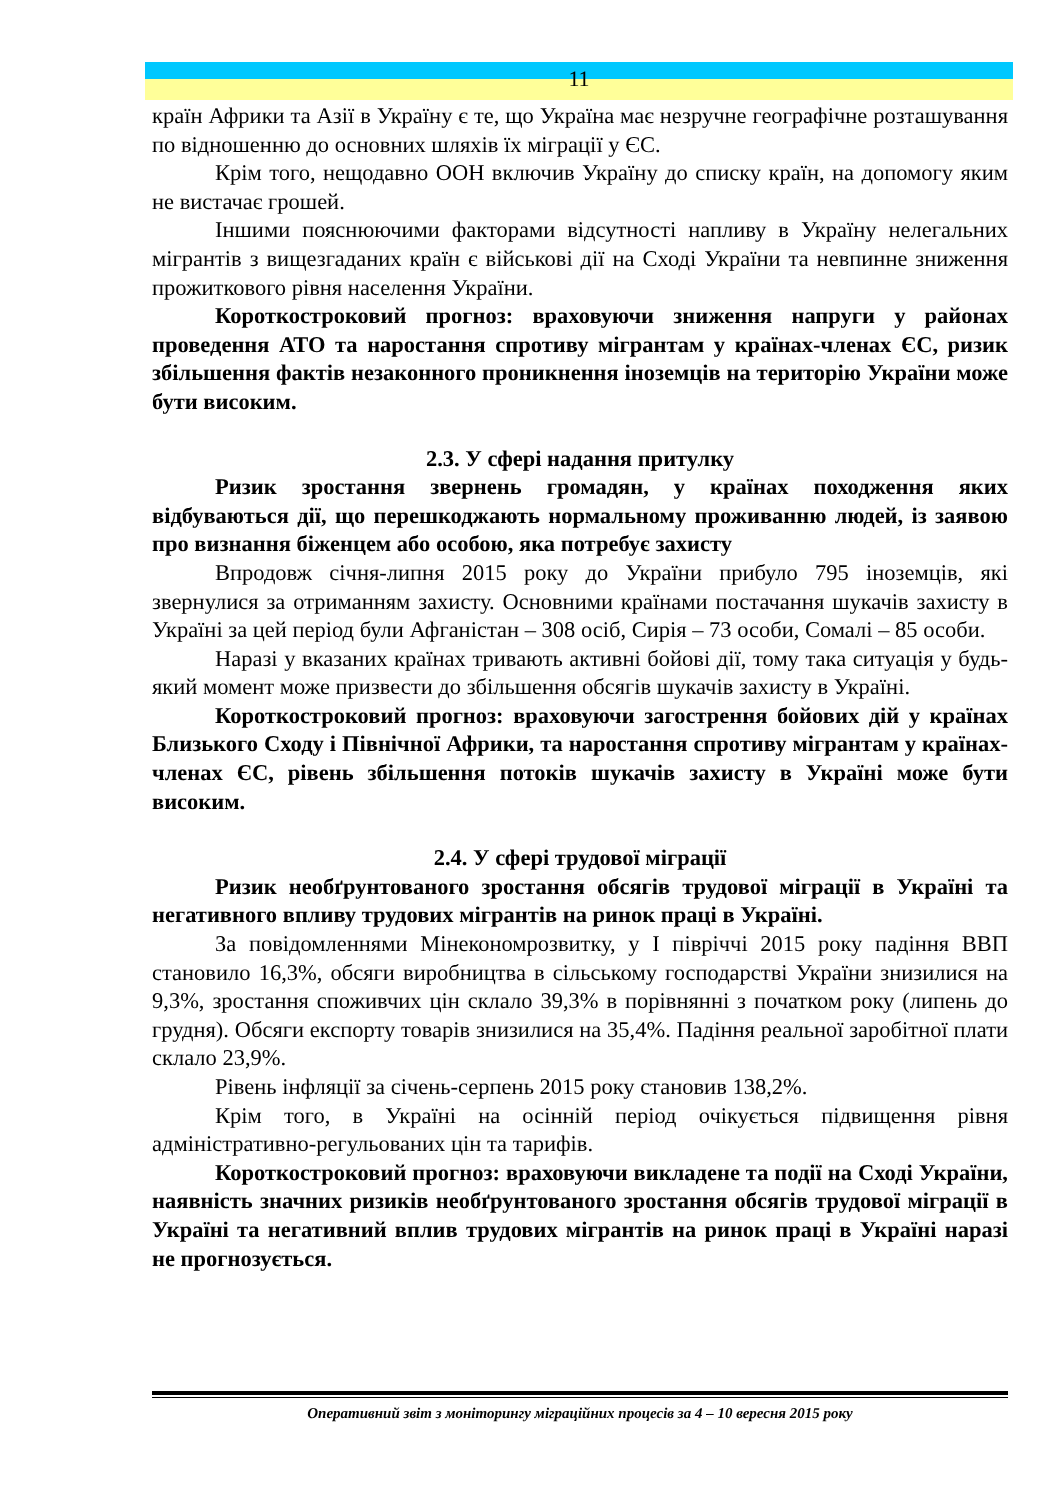11
країн Африки та Азії в Україну є те, що Україна має незручне географічне розташування по відношенню до основних шляхів їх міграції у ЄС.
Крім того, нещодавно ООН включив Україну до списку країн, на допомогу яким не вистачає грошей.
Іншими пояснюючими факторами відсутності напливу в Україну нелегальних мігрантів з вищезгаданих країн є військові дії на Сході України та невпинне зниження прожиткового рівня населення України.
Короткостроковий прогноз: враховуючи зниження напруги у районах проведення АТО та наростання спротиву мігрантам у країнах-членах ЄС, ризик збільшення фактів незаконного проникнення іноземців на територію України може бути високим.
2.3. У сфері надання притулку
Ризик зростання звернень громадян, у країнах походження яких відбуваються дії, що перешкоджають нормальному проживанню людей, із заявою про визнання біженцем або особою, яка потребує захисту
Впродовж січня-липня 2015 року до України прибуло 795 іноземців, які звернулися за отриманням захисту. Основними країнами постачання шукачів захисту в Україні за цей період були Афганістан – 308 осіб, Сирія – 73 особи, Сомалі – 85 особи.
Наразі у вказаних країнах тривають активні бойові дії, тому така ситуація у будь-який момент може призвести до збільшення обсягів шукачів захисту в Україні.
Короткостроковий прогноз: враховуючи загострення бойових дій у країнах Близького Сходу і Північної Африки, та наростання спротиву мігрантам у країнах-членах ЄС, рівень збільшення потоків шукачів захисту в Україні може бути високим.
2.4. У сфері трудової міграції
Ризик необґрунтованого зростання обсягів трудової міграції в Україні та негативного впливу трудових мігрантів на ринок праці в Україні.
За повідомленнями Мінекономрозвитку, у І півріччі 2015 року падіння ВВП становило 16,3%, обсяги виробництва в сільському господарстві України знизилися на 9,3%, зростання споживчих цін склало 39,3% в порівнянні з початком року (липень до грудня). Обсяги експорту товарів знизилися на 35,4%. Падіння реальної заробітної плати склало 23,9%.
Рівень інфляції за січень-серпень 2015 року становив 138,2%.
Крім того, в Україні на осінній період очікується підвищення рівня адміністративно-регульованих цін та тарифів.
Короткостроковий прогноз: враховуючи викладене та події на Сході України, наявність значних ризиків необґрунтованого зростання обсягів трудової міграції в Україні та негативний вплив трудових мігрантів на ринок праці в Україні наразі не прогнозується.
Оперативний звіт з моніторингу міграційних процесів за 4 – 10 вересня 2015 року